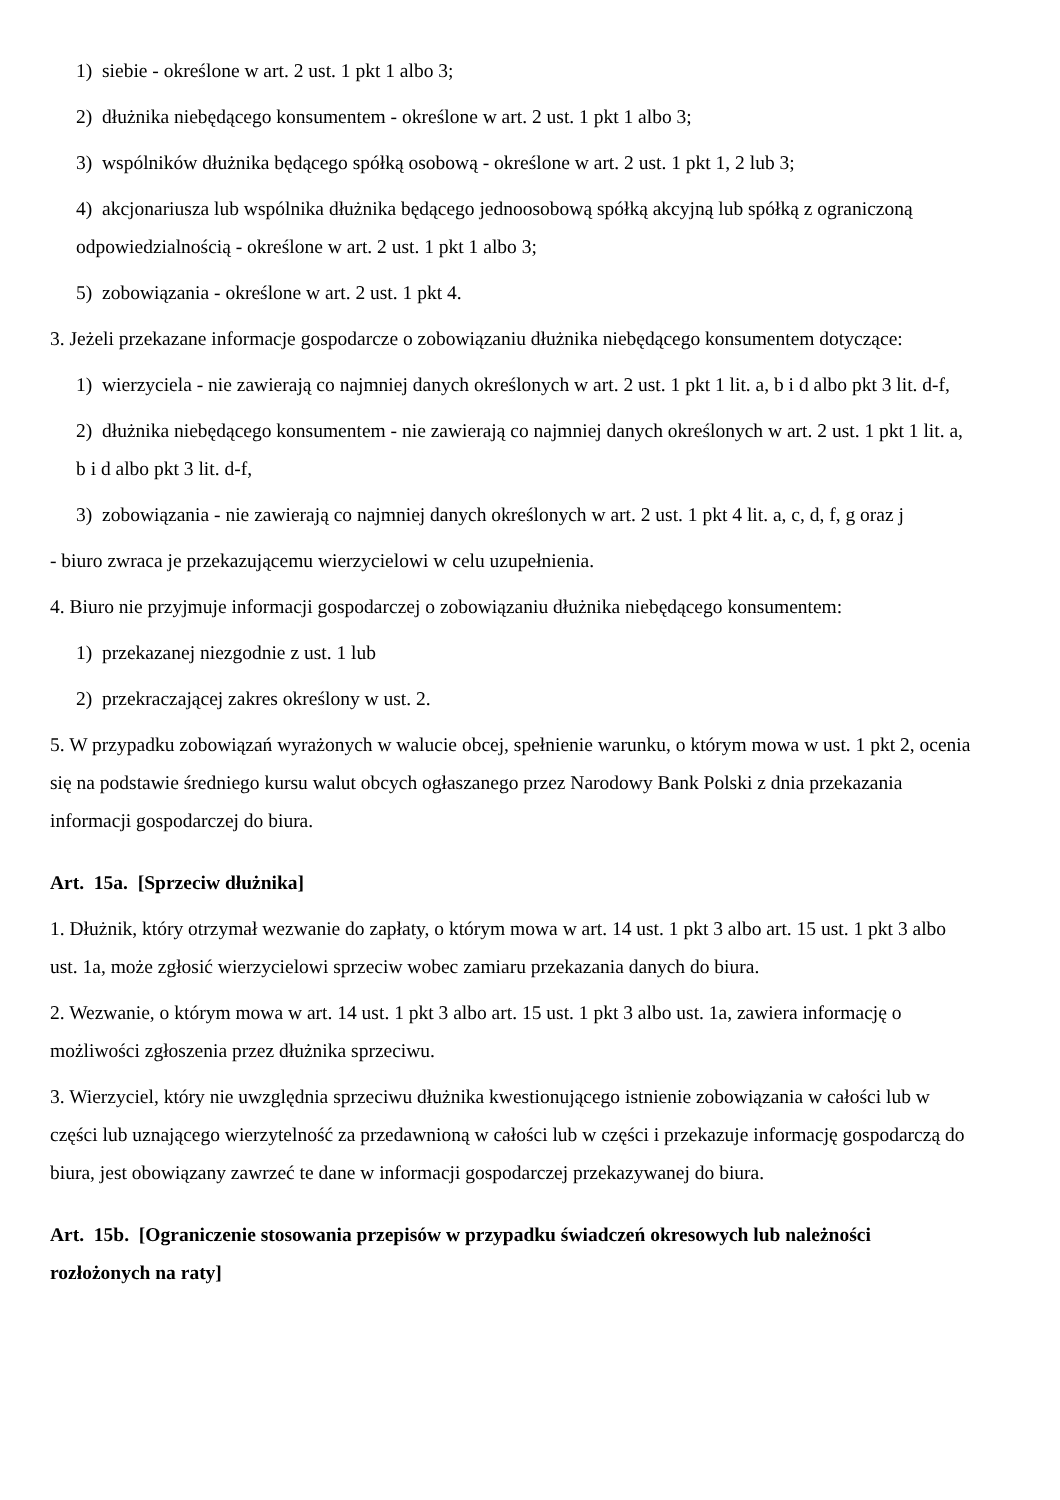1) siebie - określone w art. 2 ust. 1 pkt 1 albo 3;
2) dłużnika niebędącego konsumentem - określone w art. 2 ust. 1 pkt 1 albo 3;
3) wspólników dłużnika będącego spółką osobową - określone w art. 2 ust. 1 pkt 1, 2 lub 3;
4) akcjonariusza lub wspólnika dłużnika będącego jednoosobową spółką akcyjną lub spółką z ograniczoną odpowiedzialnością - określone w art. 2 ust. 1 pkt 1 albo 3;
5) zobowiązania - określone w art. 2 ust. 1 pkt 4.
3. Jeżeli przekazane informacje gospodarcze o zobowiązaniu dłużnika niebędącego konsumentem dotyczące:
1) wierzyciela - nie zawierają co najmniej danych określonych w art. 2 ust. 1 pkt 1 lit. a, b i d albo pkt 3 lit. d-f,
2) dłużnika niebędącego konsumentem - nie zawierają co najmniej danych określonych w art. 2 ust. 1 pkt 1 lit. a, b i d albo pkt 3 lit. d-f,
3) zobowiązania - nie zawierają co najmniej danych określonych w art. 2 ust. 1 pkt 4 lit. a, c, d, f, g oraz j
- biuro zwraca je przekazującemu wierzycielowi w celu uzupełnienia.
4. Biuro nie przyjmuje informacji gospodarczej o zobowiązaniu dłużnika niebędącego konsumentem:
1) przekazanej niezgodnie z ust. 1 lub
2) przekraczającej zakres określony w ust. 2.
5. W przypadku zobowiązań wyrażonych w walucie obcej, spełnienie warunku, o którym mowa w ust. 1 pkt 2, ocenia się na podstawie średniego kursu walut obcych ogłaszanego przez Narodowy Bank Polski z dnia przekazania informacji gospodarczej do biura.
Art. 15a. [Sprzeciw dłużnika]
1. Dłużnik, który otrzymał wezwanie do zapłaty, o którym mowa w art. 14 ust. 1 pkt 3 albo art. 15 ust. 1 pkt 3 albo ust. 1a, może zgłosić wierzycielowi sprzeciw wobec zamiaru przekazania danych do biura.
2. Wezwanie, o którym mowa w art. 14 ust. 1 pkt 3 albo art. 15 ust. 1 pkt 3 albo ust. 1a, zawiera informację o możliwości zgłoszenia przez dłużnika sprzeciwu.
3. Wierzyciel, który nie uwzględnia sprzeciwu dłużnika kwestionującego istnienie zobowiązania w całości lub w części lub uznającego wierzytelność za przedawnioną w całości lub w części i przekazuje informację gospodarczą do biura, jest obowiązany zawrzeć te dane w informacji gospodarczej przekazywanej do biura.
Art. 15b. [Ograniczenie stosowania przepisów w przypadku świadczeń okresowych lub należności rozłożonych na raty]